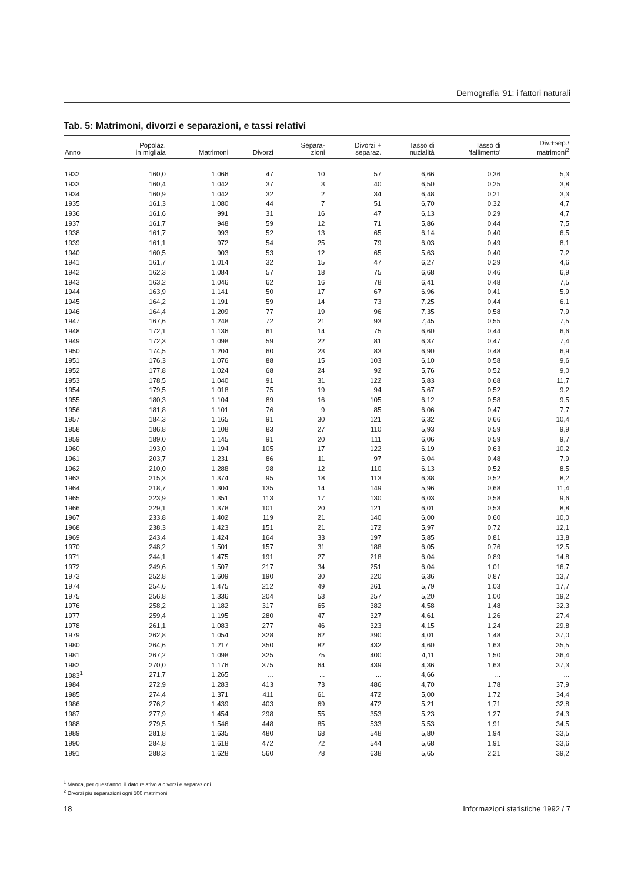Demografia '91: i fattori naturali
Tab. 5: Matrimoni, divorzi e separazioni, e tassi relativi
| Anno | Popolaz. in migliaia | Matrimoni | Divorzi | Separa- zioni | Divorzi + separaz. | Tasso di nuzialità | Tasso di 'fallimento' | Div.+sep./ matrimoni<sup>2</sup> |
| --- | --- | --- | --- | --- | --- | --- | --- | --- |
| 1932 | 160,0 | 1.066 | 47 | 10 | 57 | 6,66 | 0,36 | 5,3 |
| 1933 | 160,4 | 1.042 | 37 | 3 | 40 | 6,50 | 0,25 | 3,8 |
| 1934 | 160,9 | 1.042 | 32 | 2 | 34 | 6,48 | 0,21 | 3,3 |
| 1935 | 161,3 | 1.080 | 44 | 7 | 51 | 6,70 | 0,32 | 4,7 |
| 1936 | 161,6 | 991 | 31 | 16 | 47 | 6,13 | 0,29 | 4,7 |
| 1937 | 161,7 | 948 | 59 | 12 | 71 | 5,86 | 0,44 | 7,5 |
| 1938 | 161,7 | 993 | 52 | 13 | 65 | 6,14 | 0,40 | 6,5 |
| 1939 | 161,1 | 972 | 54 | 25 | 79 | 6,03 | 0,49 | 8,1 |
| 1940 | 160,5 | 903 | 53 | 12 | 65 | 5,63 | 0,40 | 7,2 |
| 1941 | 161,7 | 1.014 | 32 | 15 | 47 | 6,27 | 0,29 | 4,6 |
| 1942 | 162,3 | 1.084 | 57 | 18 | 75 | 6,68 | 0,46 | 6,9 |
| 1943 | 163,2 | 1.046 | 62 | 16 | 78 | 6,41 | 0,48 | 7,5 |
| 1944 | 163,9 | 1.141 | 50 | 17 | 67 | 6,96 | 0,41 | 5,9 |
| 1945 | 164,2 | 1.191 | 59 | 14 | 73 | 7,25 | 0,44 | 6,1 |
| 1946 | 164,4 | 1.209 | 77 | 19 | 96 | 7,35 | 0,58 | 7,9 |
| 1947 | 167,6 | 1.248 | 72 | 21 | 93 | 7,45 | 0,55 | 7,5 |
| 1948 | 172,1 | 1.136 | 61 | 14 | 75 | 6,60 | 0,44 | 6,6 |
| 1949 | 172,3 | 1.098 | 59 | 22 | 81 | 6,37 | 0,47 | 7,4 |
| 1950 | 174,5 | 1.204 | 60 | 23 | 83 | 6,90 | 0,48 | 6,9 |
| 1951 | 176,3 | 1.076 | 88 | 15 | 103 | 6,10 | 0,58 | 9,6 |
| 1952 | 177,8 | 1.024 | 68 | 24 | 92 | 5,76 | 0,52 | 9,0 |
| 1953 | 178,5 | 1.040 | 91 | 31 | 122 | 5,83 | 0,68 | 11,7 |
| 1954 | 179,5 | 1.018 | 75 | 19 | 94 | 5,67 | 0,52 | 9,2 |
| 1955 | 180,3 | 1.104 | 89 | 16 | 105 | 6,12 | 0,58 | 9,5 |
| 1956 | 181,8 | 1.101 | 76 | 9 | 85 | 6,06 | 0,47 | 7,7 |
| 1957 | 184,3 | 1.165 | 91 | 30 | 121 | 6,32 | 0,66 | 10,4 |
| 1958 | 186,8 | 1.108 | 83 | 27 | 110 | 5,93 | 0,59 | 9,9 |
| 1959 | 189,0 | 1.145 | 91 | 20 | 111 | 6,06 | 0,59 | 9,7 |
| 1960 | 193,0 | 1.194 | 105 | 17 | 122 | 6,19 | 0,63 | 10,2 |
| 1961 | 203,7 | 1.231 | 86 | 11 | 97 | 6,04 | 0,48 | 7,9 |
| 1962 | 210,0 | 1.288 | 98 | 12 | 110 | 6,13 | 0,52 | 8,5 |
| 1963 | 215,3 | 1.374 | 95 | 18 | 113 | 6,38 | 0,52 | 8,2 |
| 1964 | 218,7 | 1.304 | 135 | 14 | 149 | 5,96 | 0,68 | 11,4 |
| 1965 | 223,9 | 1.351 | 113 | 17 | 130 | 6,03 | 0,58 | 9,6 |
| 1966 | 229,1 | 1.378 | 101 | 20 | 121 | 6,01 | 0,53 | 8,8 |
| 1967 | 233,8 | 1.402 | 119 | 21 | 140 | 6,00 | 0,60 | 10,0 |
| 1968 | 238,3 | 1.423 | 151 | 21 | 172 | 5,97 | 0,72 | 12,1 |
| 1969 | 243,4 | 1.424 | 164 | 33 | 197 | 5,85 | 0,81 | 13,8 |
| 1970 | 248,2 | 1.501 | 157 | 31 | 188 | 6,05 | 0,76 | 12,5 |
| 1971 | 244,1 | 1.475 | 191 | 27 | 218 | 6,04 | 0,89 | 14,8 |
| 1972 | 249,6 | 1.507 | 217 | 34 | 251 | 6,04 | 1,01 | 16,7 |
| 1973 | 252,8 | 1.609 | 190 | 30 | 220 | 6,36 | 0,87 | 13,7 |
| 1974 | 254,6 | 1.475 | 212 | 49 | 261 | 5,79 | 1,03 | 17,7 |
| 1975 | 256,8 | 1.336 | 204 | 53 | 257 | 5,20 | 1,00 | 19,2 |
| 1976 | 258,2 | 1.182 | 317 | 65 | 382 | 4,58 | 1,48 | 32,3 |
| 1977 | 259,4 | 1.195 | 280 | 47 | 327 | 4,61 | 1,26 | 27,4 |
| 1978 | 261,1 | 1.083 | 277 | 46 | 323 | 4,15 | 1,24 | 29,8 |
| 1979 | 262,8 | 1.054 | 328 | 62 | 390 | 4,01 | 1,48 | 37,0 |
| 1980 | 264,6 | 1.217 | 350 | 82 | 432 | 4,60 | 1,63 | 35,5 |
| 1981 | 267,2 | 1.098 | 325 | 75 | 400 | 4,11 | 1,50 | 36,4 |
| 1982 | 270,0 | 1.176 | 375 | 64 | 439 | 4,36 | 1,63 | 37,3 |
| 1983<sup>1</sup> | 271,7 | 1.265 | ... | ... | ... | 4,66 | ... | ... |
| 1984 | 272,9 | 1.283 | 413 | 73 | 486 | 4,70 | 1,78 | 37,9 |
| 1985 | 274,4 | 1.371 | 411 | 61 | 472 | 5,00 | 1,72 | 34,4 |
| 1986 | 276,2 | 1.439 | 403 | 69 | 472 | 5,21 | 1,71 | 32,8 |
| 1987 | 277,9 | 1.454 | 298 | 55 | 353 | 5,23 | 1,27 | 24,3 |
| 1988 | 279,5 | 1.546 | 448 | 85 | 533 | 5,53 | 1,91 | 34,5 |
| 1989 | 281,8 | 1.635 | 480 | 68 | 548 | 5,80 | 1,94 | 33,5 |
| 1990 | 284,8 | 1.618 | 472 | 72 | 544 | 5,68 | 1,91 | 33,6 |
| 1991 | 288,3 | 1.628 | 560 | 78 | 638 | 5,65 | 2,21 | 39,2 |
<sup>1</sup> Manca, per quest'anno, il dato relativo a divorzi e separazioni
<sup>2</sup> Divorzi più separazioni ogni 100 matrimoni
18 Informazioni statistiche 1992 / 7